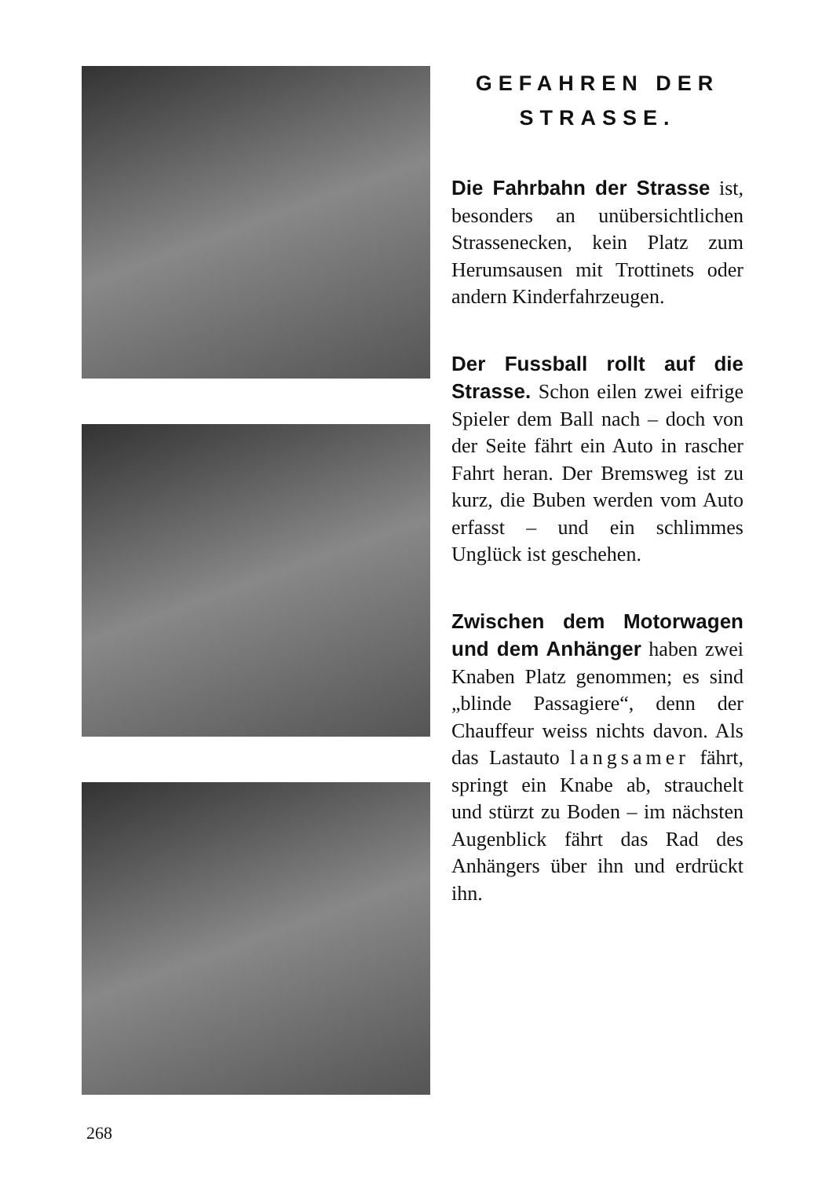GEFAHREN DER STRASSE.
Die Fahrbahn der Strasse ist, besonders an unübersichtlichen Strassenecken, kein Platz zum Herumsausen mit Trottinets oder andern Kinderfahrzeugen.
Der Fussball rollt auf die Strasse. Schon eilen zwei eifrige Spieler dem Ball nach – doch von der Seite fährt ein Auto in rascher Fahrt heran. Der Bremsweg ist zu kurz, die Buben werden vom Auto erfasst – und ein schlimmes Unglück ist geschehen.
Zwischen dem Motorwagen und dem Anhänger haben zwei Knaben Platz genommen; es sind „blinde Passagiere“, denn der Chauffeur weiss nichts davon. Als das Lastauto langsamer fährt, springt ein Knabe ab, strauchelt und stürzt zu Boden – im nächsten Augenblick fährt das Rad des Anhängers über ihn und erdrückt ihn.
268